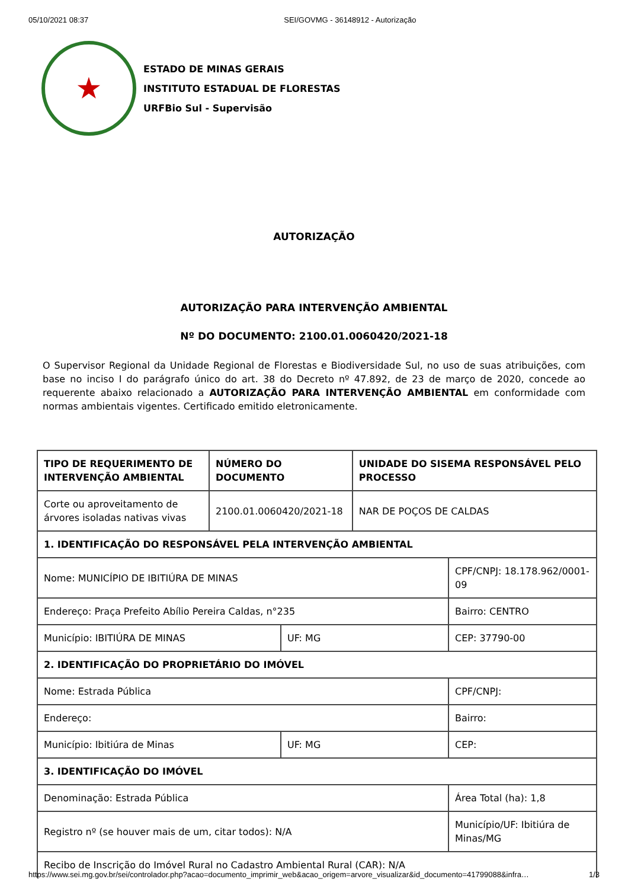05/10/2021 08:37 SEI/GOVMG - 36148912 - Autorização
★
ESTADO DE MINAS GERAIS
INSTITUTO ESTADUAL DE FLORESTAS
URFBio Sul - Supervisão
AUTORIZAÇÃO
AUTORIZAÇÃO PARA INTERVENÇÃO AMBIENTAL
Nº DO DOCUMENTO: 2100.01.0060420/2021-18
O Supervisor Regional da Unidade Regional de Florestas e Biodiversidade Sul, no uso de suas atribuições, com base no inciso I do parágrafo único do art. 38 do Decreto nº 47.892, de 23 de março de 2020, concede ao requerente abaixo relacionado a AUTORIZAÇÃO PARA INTERVENÇÃO AMBIENTAL em conformidade com normas ambientais vigentes. Certificado emitido eletronicamente.
| TIPO DE REQUERIMENTO DE INTERVENÇÃO AMBIENTAL | NÚMERO DO DOCUMENTO | | UNIDADE DO SISEMA RESPONSÁVEL PELO PROCESSO | |
| Corte ou aproveitamento de árvores isoladas nativas vivas | 2100.01.0060420/2021-18 | | NAR DE POÇOS DE CALDAS | |
| 1. IDENTIFICAÇÃO DO RESPONSÁVEL PELA INTERVENÇÃO AMBIENTAL | | | | |
| Nome: MUNICÍPIO DE IBITIÚRA DE MINAS | | | | CPF/CNPJ: 18.178.962/0001-09 |
| Endereço: Praça Prefeito Abílio Pereira Caldas, n°235 | | | | Bairro: CENTRO |
| Município: IBITIÚRA DE MINAS | | UF: MG | | CEP: 37790-00 |
| 2. IDENTIFICAÇÃO DO PROPRIETÁRIO DO IMÓVEL | | | | |
| Nome: Estrada Pública | | | | CPF/CNPJ: |
| Endereço: | | | | Bairro: |
| Município: Ibitiúra de Minas | | UF: MG | | CEP: |
| 3. IDENTIFICAÇÃO DO IMÓVEL | | | | |
| Denominação: Estrada Pública | | | | Área Total (ha): 1,8 |
| Registro nº (se houver mais de um, citar todos): N/A | | | | Município/UF: Ibitiúra de Minas/MG |
| Recibo de Inscrição do Imóvel Rural no Cadastro Ambiental Rural (CAR): N/A | | | | |
https://www.sei.mg.gov.br/sei/controlador.php?acao=documento_imprimir_web&acao_origem=arvore_visualizar&id_documento=41799088&infra… 1/3